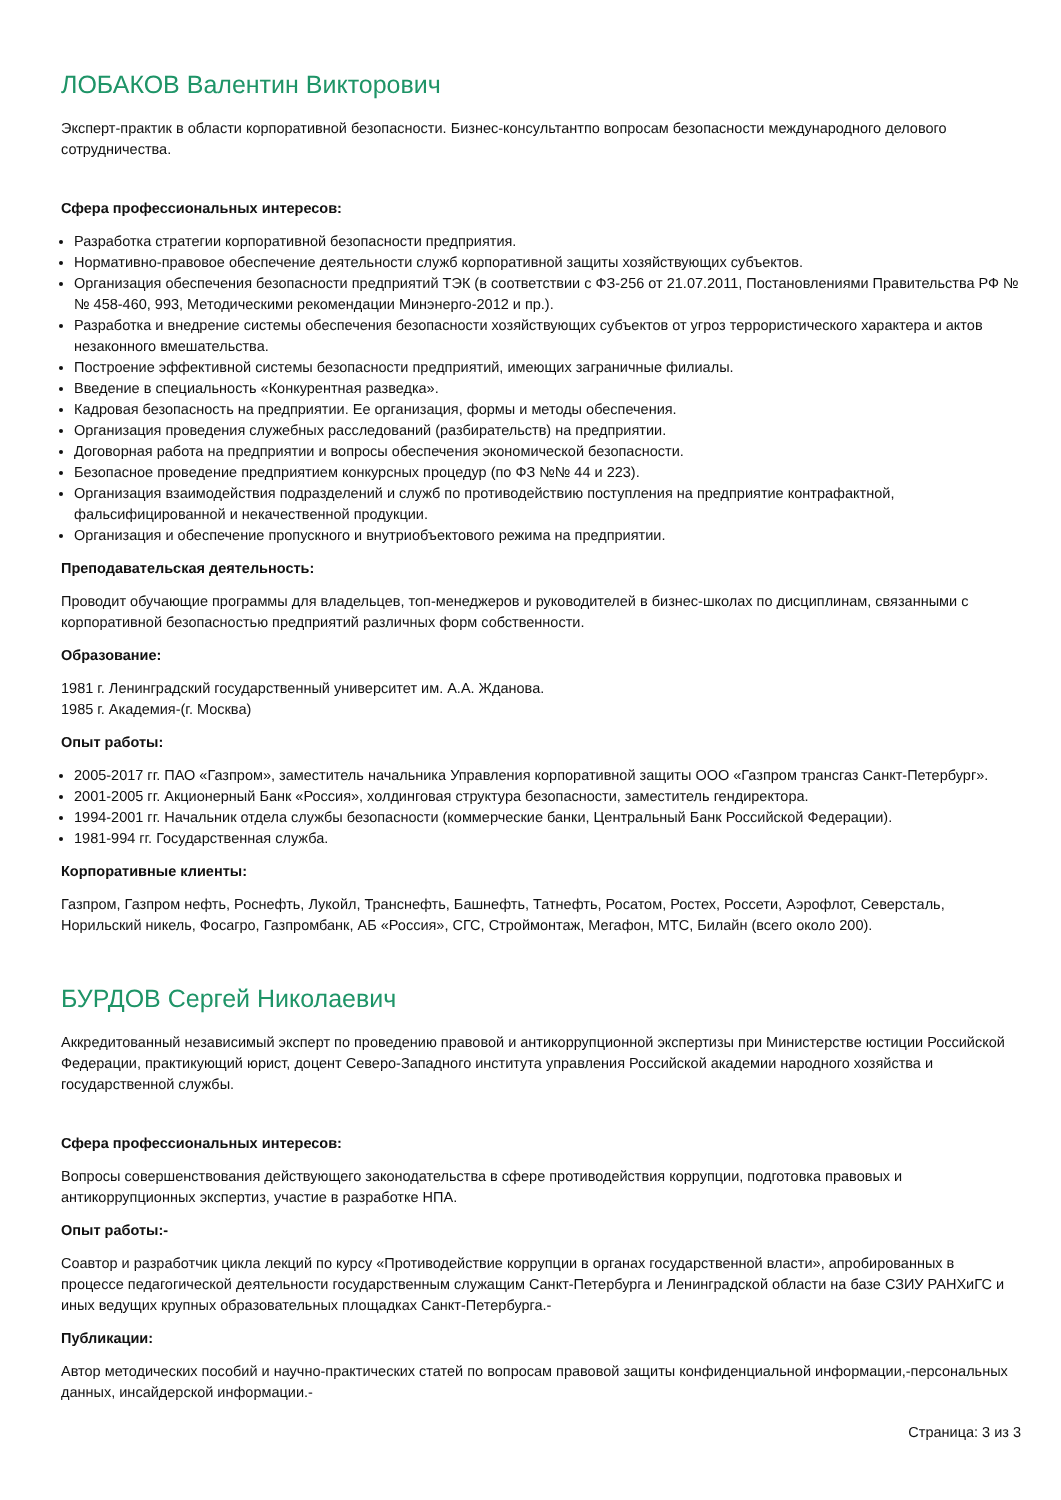ЛОБАКОВ Валентин Викторович
Эксперт-практик в области корпоративной безопасности. Бизнес-консультантпо вопросам безопасности международного делового сотрудничества.
Сфера профессиональных интересов:
Разработка стратегии корпоративной безопасности предприятия.
Нормативно-правовое обеспечение деятельности служб корпоративной защиты хозяйствующих субъектов.
Организация обеспечения безопасности предприятий ТЭК (в соответствии с ФЗ-256 от 21.07.2011, Постановлениями Правительства РФ №№ 458-460, 993, Методическими рекомендации Минэнерго-2012 и пр.).
Разработка и внедрение системы обеспечения безопасности хозяйствующих субъектов от угроз террористического характера и актов незаконного вмешательства.
Построение эффективной системы безопасности предприятий, имеющих заграничные филиалы.
Введение в специальность «Конкурентная разведка».
Кадровая безопасность на предприятии. Ее организация, формы и методы обеспечения.
Организация проведения служебных расследований (разбирательств) на предприятии.
Договорная работа на предприятии и вопросы обеспечения экономической безопасности.
Безопасное проведение предприятием конкурсных процедур (по ФЗ №№ 44 и 223).
Организация взаимодействия подразделений и служб по противодействию поступления на предприятие контрафактной, фальсифицированной и некачественной продукции.
Организация и обеспечение пропускного и внутриобъектового режима на предприятии.
Преподавательская деятельность:
Проводит обучающие программы для владельцев, топ-менеджеров и руководителей в бизнес-школах по дисциплинам, связанными с корпоративной безопасностью предприятий различных форм собственности.
Образование:
1981 г. Ленинградский государственный университет им. А.А. Жданова.
1985 г. Академия-(г. Москва)
Опыт работы:
2005-2017 гг. ПАО «Газпром», заместитель начальника Управления корпоративной защиты ООО «Газпром трансгаз Санкт-Петербург».
2001-2005 гг. Акционерный Банк «Россия», холдинговая структура безопасности, заместитель гендиректора.
1994-2001 гг. Начальник отдела службы безопасности (коммерческие банки, Центральный Банк Российской Федерации).
1981-994 гг. Государственная служба.
Корпоративные клиенты:
Газпром, Газпром нефть, Роснефть, Лукойл, Транснефть, Башнефть, Татнефть, Росатом, Ростех, Россети, Аэрофлот, Северсталь, Норильский никель, Фосагро, Газпромбанк, АБ «Россия», СГС, Строймонтаж, Мегафон, МТС, Билайн (всего около 200).
БУРДОВ Сергей Николаевич
Аккредитованный независимый эксперт по проведению правовой и антикоррупционной экспертизы при Министерстве юстиции Российской Федерации, практикующий юрист, доцент Северо-Западного института управления Российской академии народного хозяйства и государственной службы.
Сфера профессиональных интересов:
Вопросы совершенствования действующего законодательства в сфере противодействия коррупции, подготовка правовых и антикоррупционных экспертиз, участие в разработке НПА.
Опыт работы:-
Соавтор и разработчик цикла лекций по курсу «Противодействие коррупции в органах государственной власти», апробированных в процессе педагогической деятельности государственным служащим Санкт-Петербурга и Ленинградской области на базе СЗИУ РАНХиГС и иных ведущих крупных образовательных площадках Санкт-Петербурга.-
Публикации:
Автор методических пособий и научно-практических статей по вопросам правовой защиты конфиденциальной информации,-персональных данных, инсайдерской информации.-
Страница: 3 из 3